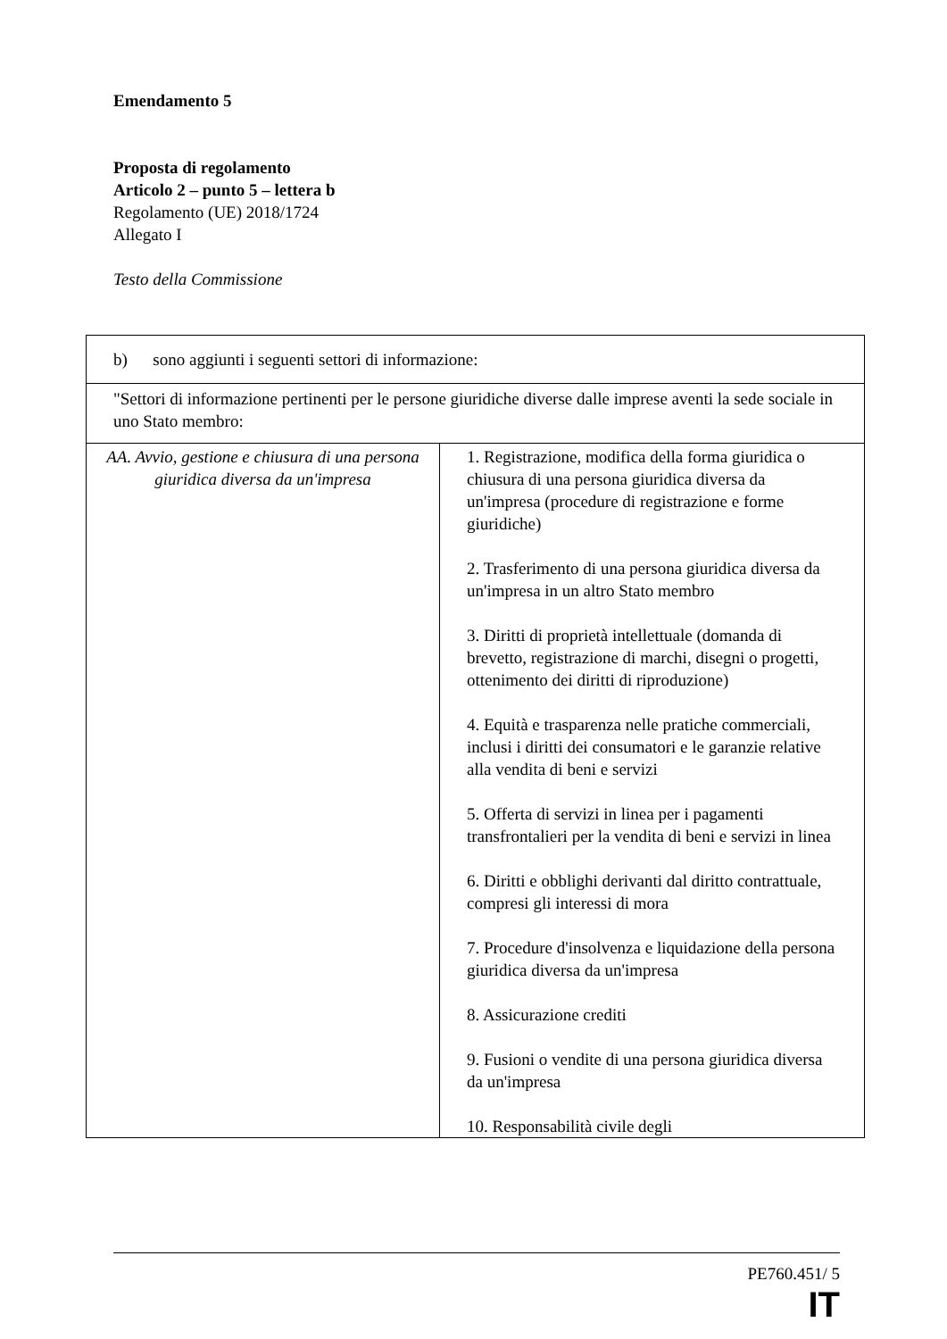Emendamento 5
Proposta di regolamento
Articolo 2 – punto 5 – lettera b
Regolamento (UE) 2018/1724
Allegato I
Testo della Commissione
| b) sono aggiunti i seguenti settori di informazione: | |
| "Settori di informazione pertinenti per le persone giuridiche diverse dalle imprese aventi la sede sociale in uno Stato membro: | |
| AA. Avvio, gestione e chiusura di una persona giuridica diversa da un'impresa | 1. Registrazione, modifica della forma giuridica o chiusura di una persona giuridica diversa da un'impresa (procedure di registrazione e forme giuridiche) 2. Trasferimento di una persona giuridica diversa da un'impresa in un altro Stato membro 3. Diritti di proprietà intellettuale (domanda di brevetto, registrazione di marchi, disegni o progetti, ottenimento dei diritti di riproduzione) 4. Equità e trasparenza nelle pratiche commerciali, inclusi i diritti dei consumatori e le garanzie relative alla vendita di beni e servizi 5. Offerta di servizi in linea per i pagamenti transfrontalieri per la vendita di beni e servizi in linea 6. Diritti e obblighi derivanti dal diritto contrattuale, compresi gli interessi di mora 7. Procedure d'insolvenza e liquidazione della persona giuridica diversa da un'impresa 8. Assicurazione crediti 9. Fusioni o vendite di una persona giuridica diversa da un'impresa 10. Responsabilità civile degli |
PE760.451/ 5
IT